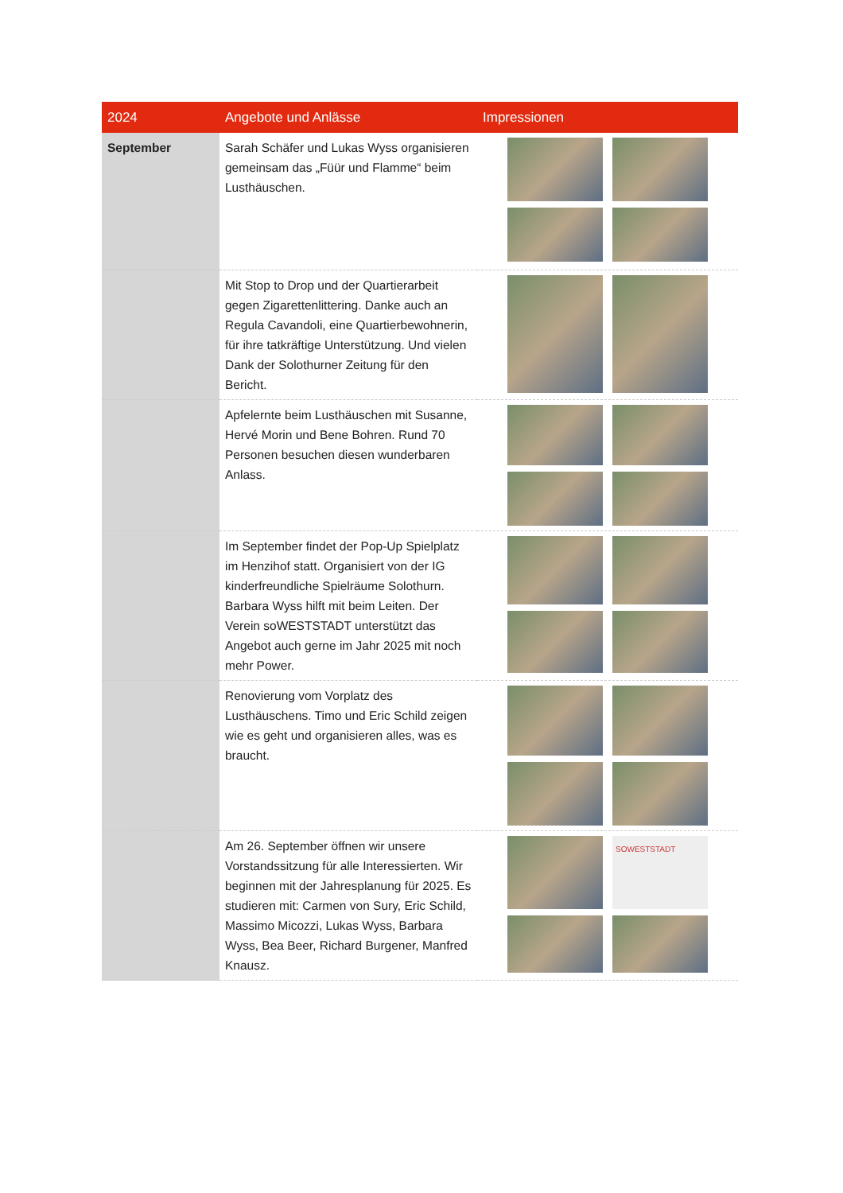| 2024 | Angebote und Anlässe | Impressionen |
| --- | --- | --- |
| September | Sarah Schäfer und Lukas Wyss organisieren gemeinsam das „Füür und Flamme“ beim Lusthäuschen. | |
| | Mit Stop to Drop und der Quartierarbeit gegen Zigarettenlittering. Danke auch an Regula Cavandoli, eine Quartierbewohnerin, für ihre tatkräftige Unterstützung. Und vielen Dank der Solothurner Zeitung für den Bericht. | |
| | Apfelernte beim Lusthäuschen mit Susanne, Hervé Morin und Bene Bohren. Rund 70 Personen besuchen diesen wunderbaren Anlass. | |
| | Im September findet der Pop-Up Spielplatz im Henzihof statt. Organisiert von der IG kinderfreundliche Spielräume Solothurn. Barbara Wyss hilft mit beim Leiten. Der Verein soWESTSTADT unterstützt das Angebot auch gerne im Jahr 2025 mit noch mehr Power. | |
| | Renovierung vom Vorplatz des Lusthäuschens. Timo und Eric Schild zeigen wie es geht und organisieren alles, was es braucht. | |
| | Am 26. September öffnen wir unsere Vorstandssitzung für alle Interessierten. Wir beginnen mit der Jahresplanung für 2025. Es studieren mit: Carmen von Sury, Eric Schild, Massimo Micozzi, Lukas Wyss, Barbara Wyss, Bea Beer, Richard Burgener, Manfred Knausz. | SOWESTSTADT |